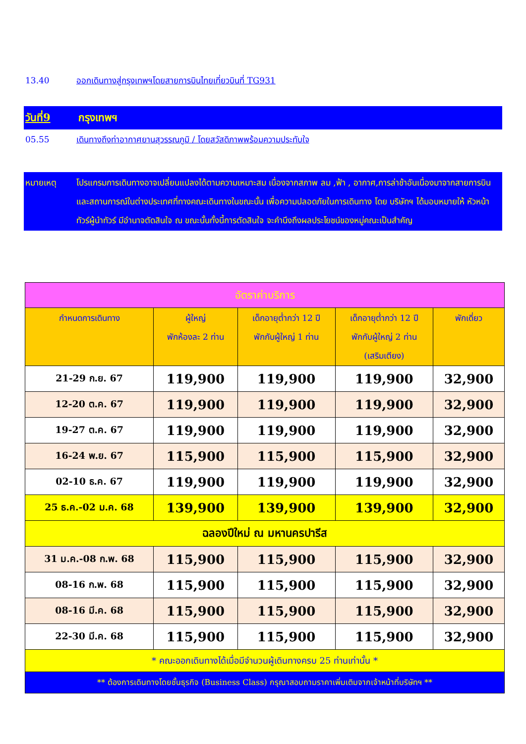13.40 ออกเดินทางสู่กรุงเทพฯโดยสายการบินไทยเที่ยวบินที่ TG931
วันที่9 กรุงเทพฯ
05.55 เดินทางถึงท่าอากาศยานสุวรรณภูมิ / โดยสวัสดิภาพพร้อมความประทับใจ
หมายเหตุ โปรแกรมการเดินทางอาจเปลี่ยนแปลงได้ตามความเหมาะสม เนื่องจากสภาพ ลม ,ฟ้า , อากาศ,การล่าช้าอันเนื่องมาจากสายการบิน และสถานการณ์ในต่างประเทศที่ทางคณะเดินทางในขณะนั้น เพื่อความปลอดภัยในการเดินทาง โดย บริษัทฯ ได้มอบหมายให้ หัวหน้าทัวร์ผู้นำทัวร์ มีอำนาจตัดสินใจ ณ ขณะนั้นทั้งนี้การตัดสินใจ จะคำนึงถึงผลประโยชน์ของหมู่คณะเป็นสำคัญ
| อัตราค่าบริการ | | | | |
| --- | --- | --- | --- | --- |
| กำหนดการเดินทาง | ผู้ใหญ่ พักห้องละ 2 ท่าน | เด็กอายุต่ำกว่า 12 ปี พักกับผู้ใหญ่ 1 ท่าน | เด็กอายุต่ำกว่า 12 ปี พักกับผู้ใหญ่ 2 ท่าน (เสริมเตียง) | พักเดี่ยว |
| 21-29 ก.ย. 67 | 119,900 | 119,900 | 119,900 | 32,900 |
| 12-20 ต.ค. 67 | 119,900 | 119,900 | 119,900 | 32,900 |
| 19-27 ต.ค. 67 | 119,900 | 119,900 | 119,900 | 32,900 |
| 16-24 พ.ย. 67 | 115,900 | 115,900 | 115,900 | 32,900 |
| 02-10 ธ.ค. 67 | 119,900 | 119,900 | 119,900 | 32,900 |
| 25 ธ.ค.-02 ม.ค. 68 | 139,900 | 139,900 | 139,900 | 32,900 |
| ฉลองปีใหม่ ณ มหานครปารีส | | | | |
| 31 ม.ค.-08 ก.พ. 68 | 115,900 | 115,900 | 115,900 | 32,900 |
| 08-16 ก.พ. 68 | 115,900 | 115,900 | 115,900 | 32,900 |
| 08-16 มี.ค. 68 | 115,900 | 115,900 | 115,900 | 32,900 |
| 22-30 มี.ค. 68 | 115,900 | 115,900 | 115,900 | 32,900 |
| * คณะออกเดินทางได้เมื่อมีจำนวนผู้เดินทางครบ 25 ท่านเท่านั้น * | | | | |
| ** ต้องการเดินทางโดยชั้นธุรกิจ (Business Class) กรุณาสอบถามราคาเพิ่มเติมจากเจ้าหน้าที่บริษัทฯ ** | | | | |